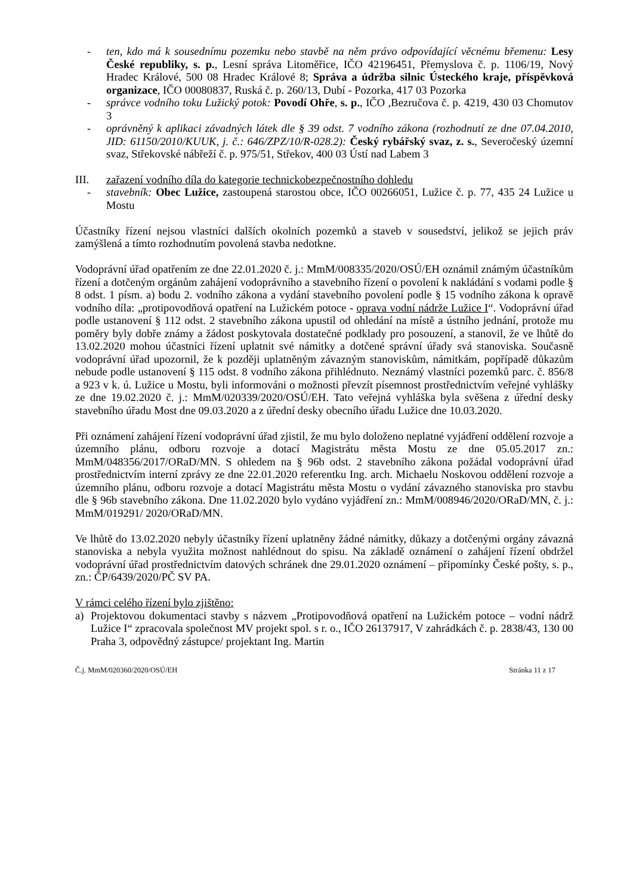- ten, kdo má k sousednímu pozemku nebo stavbě na něm právo odpovídající věcnému břemenu: Lesy České republiky, s. p., Lesní správa Litoměřice, IČO 42196451, Přemyslova č. p. 1106/19, Nový Hradec Králové, 500 08 Hradec Králové 8; Správa a údržba silnic Ústeckého kraje, příspěvková organizace, IČO 00080837, Ruská č. p. 260/13, Dubí - Pozorka, 417 03 Pozorka
- správce vodního toku Lužický potok: Povodí Ohře, s. p., IČO ,Bezručova č. p. 4219, 430 03 Chomutov 3
- oprávněný k aplikaci závadných látek dle § 39 odst. 7 vodního zákona (rozhodnutí ze dne 07.04.2010, JID: 61150/2010/KUUK, j. č.: 646/ZPZ/10/R-028.2): Český rybářský svaz, z. s., Severočeský územní svaz, Střekovské nábřeží č. p. 975/51, Střekov, 400 03 Ústí nad Labem 3
III. zařazení vodního díla do kategorie technickobezpečnostního dohledu
- stavebník: Obec Lužice, zastoupená starostou obce, IČO 00266051, Lužice č. p. 77, 435 24 Lužice u Mostu
Účastníky řízení nejsou vlastníci dalších okolních pozemků a staveb v sousedství, jelikož se jejich práv zamýšlená a tímto rozhodnutím povolená stavba nedotkne.
Vodoprávní úřad opatřením ze dne 22.01.2020 č. j.: MmM/008335/2020/OSÚ/EH oznámil známým účastníkům řízení a dotčeným orgánům zahájení vodoprávního a stavebního řízení o povolení k nakládání s vodami podle § 8 odst. 1 písm. a) bodu 2. vodního zákona a vydání stavebního povolení podle § 15 vodního zákona k opravě vodního díla: „protipovodňová opatření na Lužickém potoce - oprava vodní nádrže Lužice I“. Vodoprávní úřad podle ustanovení § 112 odst. 2 stavebního zákona upustil od ohledání na místě a ústního jednání, protože mu poměry byly dobře známy a žádost poskytovala dostatečné podklady pro posouzení, a stanovil, že ve lhůtě do 13.02.2020 mohou účastníci řízení uplatnit své námitky a dotčené správní úřady svá stanoviska. Současně vodoprávní úřad upozornil, že k později uplatněným závazným stanoviskům, námitkám, popřípadě důkazům nebude podle ustanovení § 115 odst. 8 vodního zákona přihlédnuto. Neznámý vlastníci pozemků parc. č. 856/8 a 923 v k. ú. Lužice u Mostu, byli informováni o možnosti převzít písemnost prostřednictvím veřejné vyhlášky ze dne 19.02.2020 č. j.: MmM/020339/2020/OSÚ/EH. Tato veřejná vyhláška byla svěšena z úřední desky stavebního úřadu Most dne 09.03.2020 a z úřední desky obecního úřadu Lužice dne 10.03.2020.
Při oznámení zahájení řízení vodoprávní úřad zjistil, že mu bylo doloženo neplatné vyjádření oddělení rozvoje a územního plánu, odboru rozvoje a dotací Magistrátu města Mostu ze dne 05.05.2017 zn.: MmM/048356/2017/ORaD/MN. S ohledem na § 96b odst. 2 stavebního zákona požádal vodoprávní úřad prostřednictvím interní zprávy ze dne 22.01.2020 referentku Ing. arch. Michaelu Noskovou oddělení rozvoje a územního plánu, odboru rozvoje a dotací Magistrátu města Mostu o vydání závazného stanoviska pro stavbu dle § 96b stavebního zákona. Dne 11.02.2020 bylo vydáno vyjádření zn.: MmM/008946/2020/ORaD/MN, č. j.: MmM/019291/ 2020/ORaD/MN.
Ve lhůtě do 13.02.2020 nebyly účastníky řízení uplatněny žádné námitky, důkazy a dotčenými orgány závazná stanoviska a nebyla využita možnost nahlédnout do spisu. Na základě oznámení o zahájení řízení obdržel vodoprávní úřad prostřednictvím datových schránek dne 29.01.2020 oznámení – připomínky České pošty, s. p., zn.: ČP/6439/2020/PČ SV PA.
V rámci celého řízení bylo zjištěno:
a) Projektovou dokumentaci stavby s názvem „Protipovodňová opatření na Lužickém potoce – vodní nádrž Lužice I“ zpracovala společnost MV projekt spol. s r. o., IČO 26137917, V zahrádkách č. p. 2838/43, 130 00 Praha 3, odpovědný zástupce/ projektant Ing. Martin
Č.j. MmM/020360/2020/OSÚ/EH Stránka 11 z 17